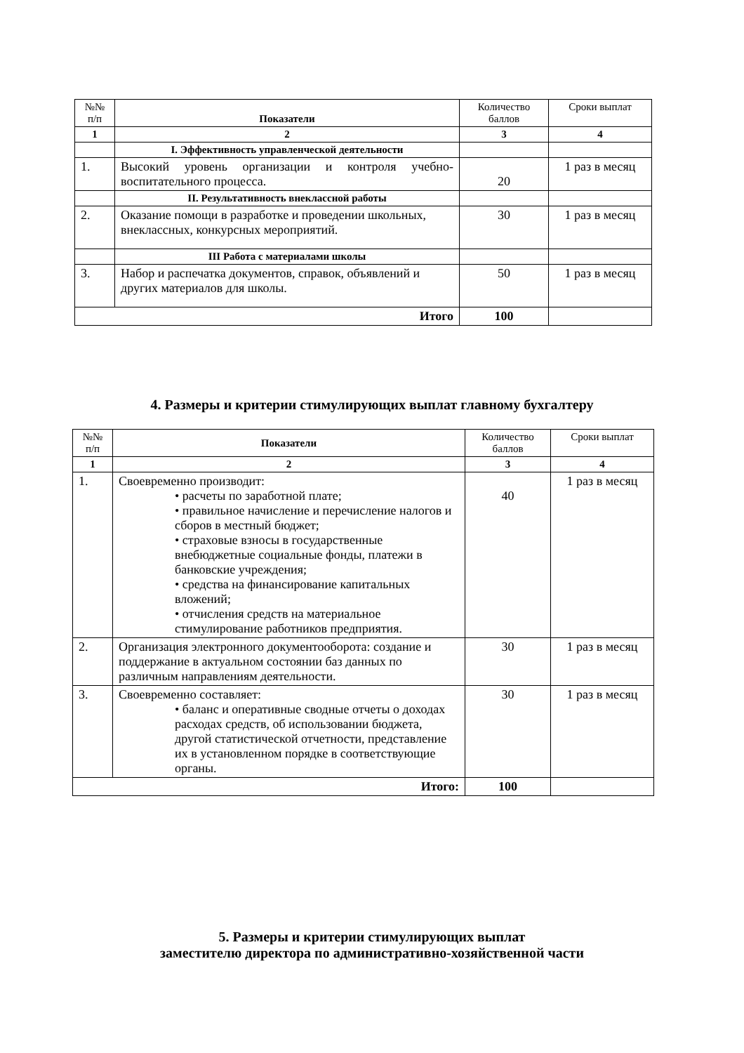| №№ п/п | Показатели | Количество баллов | Сроки выплат |
| --- | --- | --- | --- |
| 1 | 2 | 3 | 4 |
| | I. Эффективность управленческой деятельности | | |
| 1. | Высокий уровень организации и контроля учебно-воспитательного процесса. | 20 | 1 раз в месяц |
| | II. Результативность внеклассной работы | | |
| 2. | Оказание помощи в разработке и проведении школьных, внеклассных, конкурсных мероприятий. | 30 | 1 раз в месяц |
| | III Работа с материалами школы | | |
| 3. | Набор и распечатка документов, справок, объявлений и других материалов для школы. | 50 | 1 раз в месяц |
| Итого | | 100 | |
4. Размеры и критерии стимулирующих выплат главному бухгалтеру
| №№ п/п | Показатели | Количество баллов | Сроки выплат |
| --- | --- | --- | --- |
| 1 | 2 | 3 | 4 |
| 1. | Своевременно производит: • расчеты по заработной плате; • правильное начисление и перечисление налогов и сборов в местный бюджет; • страховые взносы в государственные внебюджетные социальные фонды, платежи в банковские учреждения; • средства на финансирование капитальных вложений; • отчисления средств на материальное стимулирование работников предприятия. | 40 | 1 раз в месяц |
| 2. | Организация электронного документооборота: создание и поддержание в актуальном состоянии баз данных по различным направлениям деятельности. | 30 | 1 раз в месяц |
| 3. | Своевременно составляет: • баланс и оперативные сводные отчеты о доходах расходах средств, об использовании бюджета, другой статистической отчетности, представление их в установленном порядке в соответствующие органы. | 30 | 1 раз в месяц |
| Итого: | | 100 | |
5. Размеры и критерии стимулирующих выплат
заместителю директора по административно-хозяйственной части